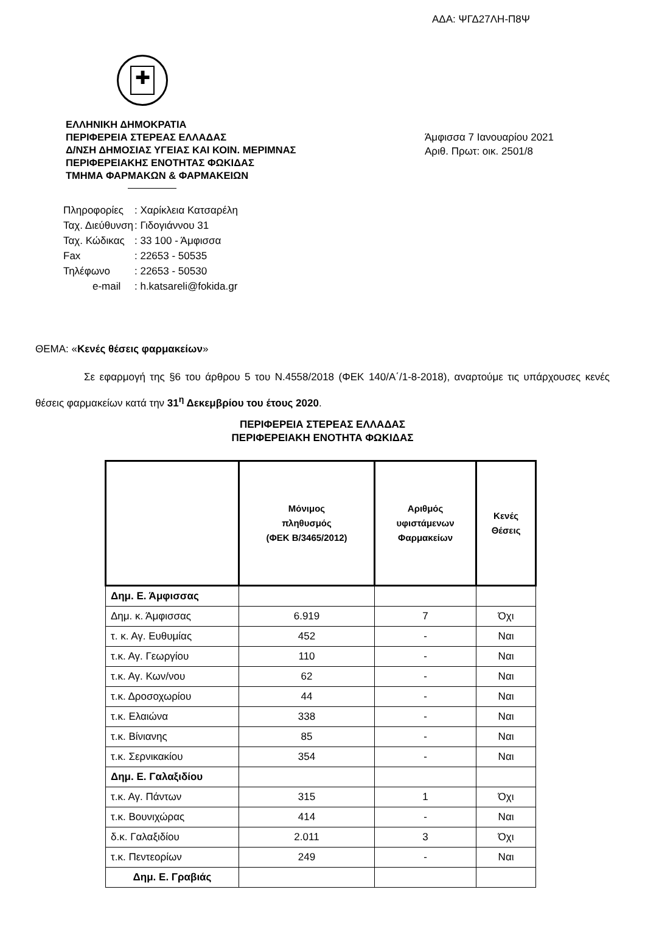ΑΔΑ: ΨΓΔ27ΛΗ-Π8Ψ
✚
ΕΛΛΗΝΙΚΗ ΔΗΜΟΚΡΑΤΙΑ
ΠΕΡΙΦΕΡΕΙΑ ΣΤΕΡΕΑΣ ΕΛΛΑΔΑΣ
Δ/ΝΣΗ ΔΗΜΟΣΙΑΣ ΥΓΕΙΑΣ ΚΑΙ ΚΟΙΝ. ΜΕΡΙΜΝΑΣ
ΠΕΡΙΦΕΡΕΙΑΚΗΣ ΕΝΟΤΗΤΑΣ ΦΩΚΙΔΑΣ
ΤΜΗΜΑ ΦΑΡΜΑΚΩΝ & ΦΑΡΜΑΚΕΙΩΝ
Άμφισσα 7 Ιανουαρίου 2021
Αριθ. Πρωτ: οικ. 2501/8
| Πληροφορίες | : Χαρίκλεια Κατσαρέλη |
| Ταχ. Διεύθυνση | : Γιδογιάννου 31 |
| Ταχ. Κώδικας | : 33 100 - Άμφισσα |
| Fax | : 22653 - 50535 |
| Τηλέφωνο | : 22653 - 50530 |
| e-mail | : h.katsareli@fokida.gr |
ΘΕΜΑ: «Κενές θέσεις φαρμακείων»
Σε εφαρμογή της §6 του άρθρου 5 του Ν.4558/2018 (ΦΕΚ 140/Α΄/1-8-2018), αναρτούμε τις υπάρχουσες κενές θέσεις φαρμακείων κατά την 31<sup>η</sup> Δεκεμβρίου του έτους 2020.
ΠΕΡΙΦΕΡΕΙΑ ΣΤΕΡΕΑΣ ΕΛΛΑΔΑΣ
ΠΕΡΙΦΕΡΕΙΑΚΗ ΕΝΟΤΗΤΑ ΦΩΚΙΔΑΣ
| | Μόνιμος πληθυσμός (ΦΕΚ Β/3465/2012) | Αριθμός υφιστάμενων Φαρμακείων | Κενές Θέσεις |
| --- | --- | --- | --- |
| Δημ. Ε. Άμφισσας | | | |
| Δημ. κ. Άμφισσας | 6.919 | 7 | Όχι |
| τ. κ. Αγ. Ευθυμίας | 452 | - | Ναι |
| τ.κ. Αγ. Γεωργίου | 110 | - | Ναι |
| τ.κ. Αγ. Κων/νου | 62 | - | Ναι |
| τ.κ. Δροσοχωρίου | 44 | - | Ναι |
| τ.κ. Ελαιώνα | 338 | - | Ναι |
| τ.κ. Βίνιανης | 85 | - | Ναι |
| τ.κ. Σερνικακίου | 354 | - | Ναι |
| Δημ. Ε. Γαλαξιδίου | | | |
| τ.κ. Αγ. Πάντων | 315 | 1 | Όχι |
| τ.κ. Βουνιχώρας | 414 | - | Ναι |
| δ.κ. Γαλαξιδίου | 2.011 | 3 | Όχι |
| τ.κ. Πεντεορίων | 249 | - | Ναι |
| Δημ. Ε. Γραβιάς | | | |